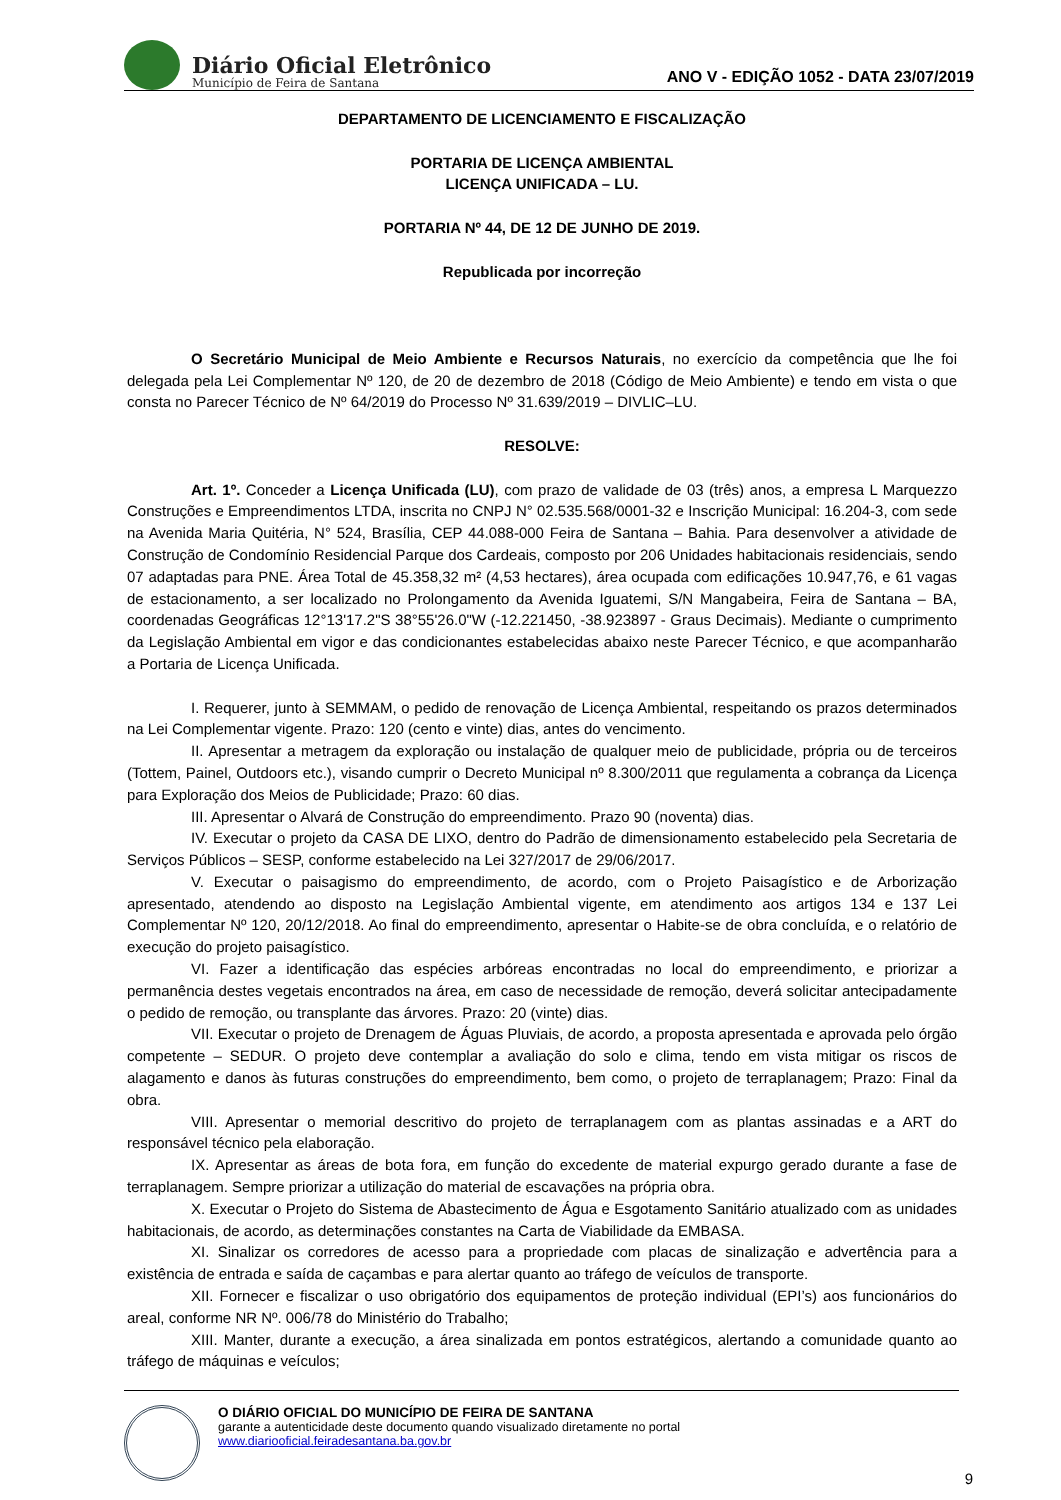Diário Oficial Eletrônico
Município de Feira de Santana
ANO V - EDIÇÃO 1052 - DATA 23/07/2019
DEPARTAMENTO DE LICENCIAMENTO E FISCALIZAÇÃO
PORTARIA DE LICENÇA AMBIENTAL
LICENÇA UNIFICADA – LU.
PORTARIA Nº 44, DE 12 DE JUNHO DE 2019.
Republicada por incorreção
O Secretário Municipal de Meio Ambiente e Recursos Naturais, no exercício da competência que lhe foi delegada pela Lei Complementar Nº 120, de 20 de dezembro de 2018 (Código de Meio Ambiente) e tendo em vista o que consta no Parecer Técnico de Nº 64/2019 do Processo Nº 31.639/2019 – DIVLIC–LU.
RESOLVE:
Art. 1º. Conceder a Licença Unificada (LU), com prazo de validade de 03 (três) anos, a empresa L Marquezzo Construções e Empreendimentos LTDA, inscrita no CNPJ N° 02.535.568/0001-32 e Inscrição Municipal: 16.204-3, com sede na Avenida Maria Quitéria, N° 524, Brasília, CEP 44.088-000 Feira de Santana – Bahia. Para desenvolver a atividade de Construção de Condomínio Residencial Parque dos Cardeais, composto por 206 Unidades habitacionais residenciais, sendo 07 adaptadas para PNE. Área Total de 45.358,32 m² (4,53 hectares), área ocupada com edificações 10.947,76, e 61 vagas de estacionamento, a ser localizado no Prolongamento da Avenida Iguatemi, S/N Mangabeira, Feira de Santana – BA, coordenadas Geográficas 12°13'17.2"S 38°55'26.0"W (-12.221450, -38.923897 - Graus Decimais). Mediante o cumprimento da Legislação Ambiental em vigor e das condicionantes estabelecidas abaixo neste Parecer Técnico, e que acompanharão a Portaria de Licença Unificada.
I. Requerer, junto à SEMMAM, o pedido de renovação de Licença Ambiental, respeitando os prazos determinados na Lei Complementar vigente. Prazo: 120 (cento e vinte) dias, antes do vencimento.
II. Apresentar a metragem da exploração ou instalação de qualquer meio de publicidade, própria ou de terceiros (Tottem, Painel, Outdoors etc.), visando cumprir o Decreto Municipal nº 8.300/2011 que regulamenta a cobrança da Licença para Exploração dos Meios de Publicidade; Prazo: 60 dias.
III. Apresentar o Alvará de Construção do empreendimento. Prazo 90 (noventa) dias.
IV. Executar o projeto da CASA DE LIXO, dentro do Padrão de dimensionamento estabelecido pela Secretaria de Serviços Públicos – SESP, conforme estabelecido na Lei 327/2017 de 29/06/2017.
V. Executar o paisagismo do empreendimento, de acordo, com o Projeto Paisagístico e de Arborização apresentado, atendendo ao disposto na Legislação Ambiental vigente, em atendimento aos artigos 134 e 137 Lei Complementar Nº 120, 20/12/2018. Ao final do empreendimento, apresentar o Habite-se de obra concluída, e o relatório de execução do projeto paisagístico.
VI. Fazer a identificação das espécies arbóreas encontradas no local do empreendimento, e priorizar a permanência destes vegetais encontrados na área, em caso de necessidade de remoção, deverá solicitar antecipadamente o pedido de remoção, ou transplante das árvores. Prazo: 20 (vinte) dias.
VII. Executar o projeto de Drenagem de Águas Pluviais, de acordo, a proposta apresentada e aprovada pelo órgão competente – SEDUR. O projeto deve contemplar a avaliação do solo e clima, tendo em vista mitigar os riscos de alagamento e danos às futuras construções do empreendimento, bem como, o projeto de terraplanagem; Prazo: Final da obra.
VIII. Apresentar o memorial descritivo do projeto de terraplanagem com as plantas assinadas e a ART do responsável técnico pela elaboração.
IX. Apresentar as áreas de bota fora, em função do excedente de material expurgo gerado durante a fase de terraplanagem. Sempre priorizar a utilização do material de escavações na própria obra.
X. Executar o Projeto do Sistema de Abastecimento de Água e Esgotamento Sanitário atualizado com as unidades habitacionais, de acordo, as determinações constantes na Carta de Viabilidade da EMBASA.
XI. Sinalizar os corredores de acesso para a propriedade com placas de sinalização e advertência para a existência de entrada e saída de caçambas e para alertar quanto ao tráfego de veículos de transporte.
XII. Fornecer e fiscalizar o uso obrigatório dos equipamentos de proteção individual (EPI’s) aos funcionários do areal, conforme NR Nº. 006/78 do Ministério do Trabalho;
XIII. Manter, durante a execução, a área sinalizada em pontos estratégicos, alertando a comunidade quanto ao tráfego de máquinas e veículos;
O DIÁRIO OFICIAL DO MUNICÍPIO DE FEIRA DE SANTANA
garante a autenticidade deste documento quando visualizado diretamente no portal
www.diariooficial.feiradesantana.ba.gov.br
9